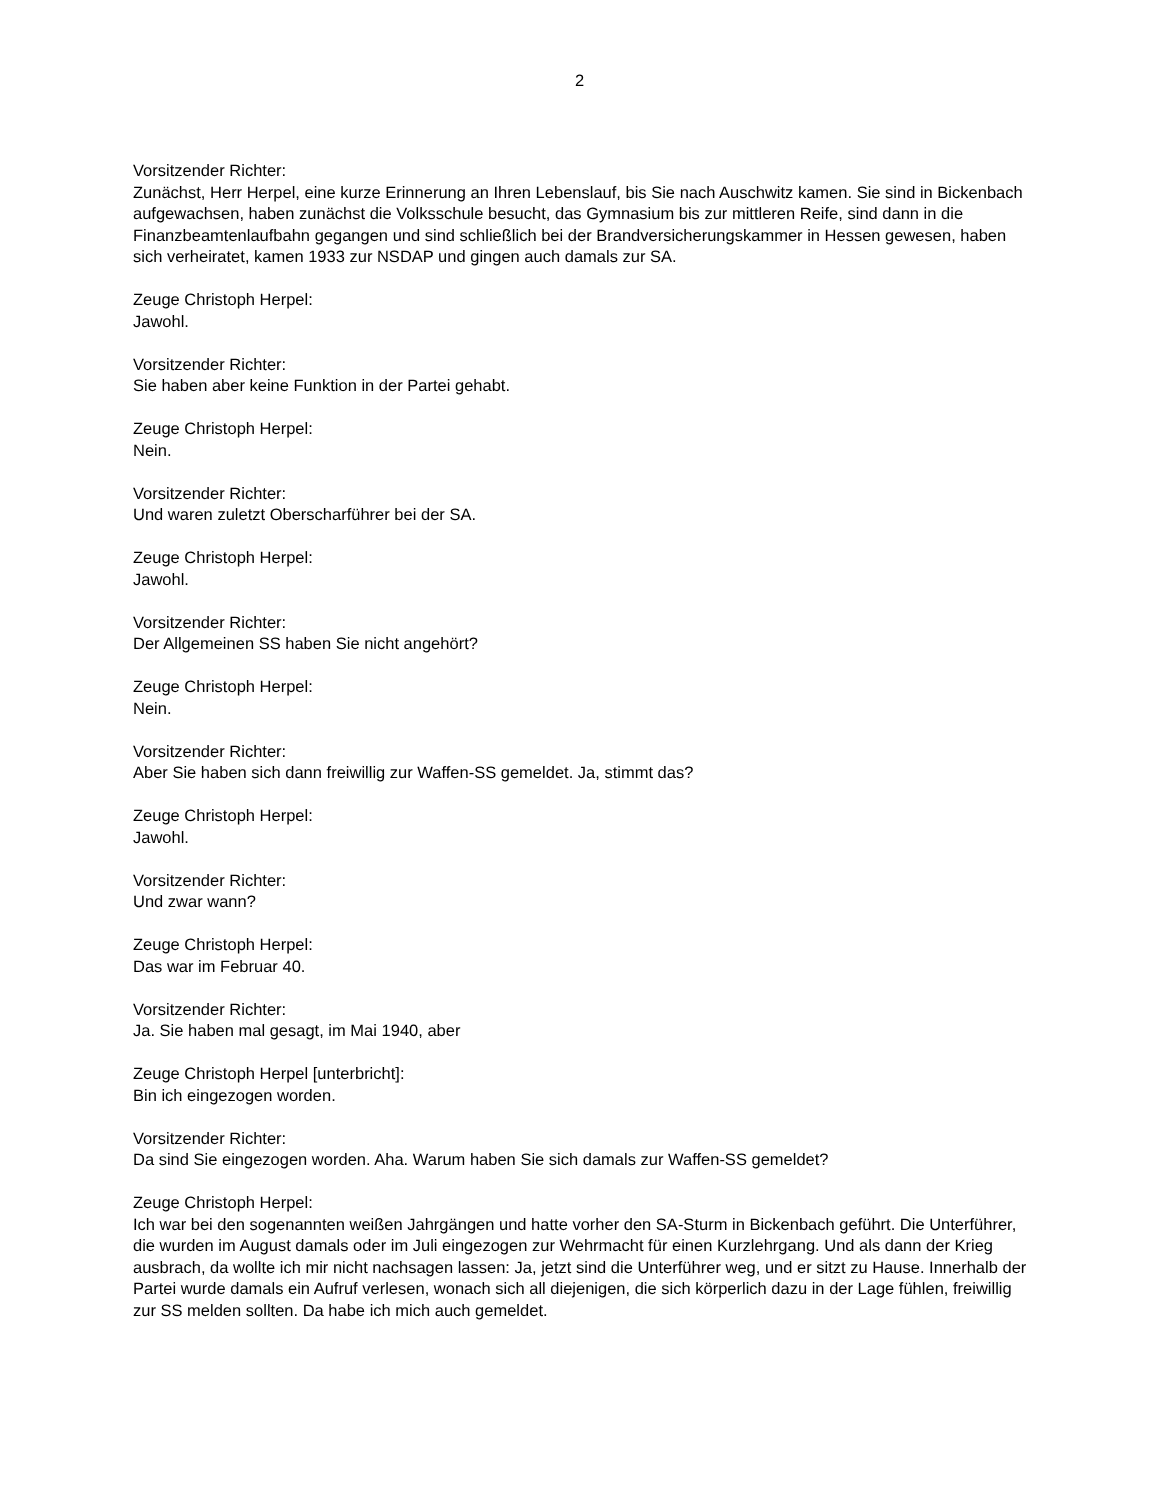2
Vorsitzender Richter:
Zunächst, Herr Herpel, eine kurze Erinnerung an Ihren Lebenslauf, bis Sie nach Auschwitz kamen. Sie sind in Bickenbach aufgewachsen, haben zunächst die Volksschule besucht, das Gymnasium bis zur mittleren Reife, sind dann in die Finanzbeamtenlaufbahn gegangen und sind schließlich bei der Brandversicherungskammer in Hessen gewesen, haben sich verheiratet, kamen 1933 zur NSDAP und gingen auch damals zur SA.
Zeuge Christoph Herpel:
Jawohl.
Vorsitzender Richter:
Sie haben aber keine Funktion in der Partei gehabt.
Zeuge Christoph Herpel:
Nein.
Vorsitzender Richter:
Und waren zuletzt Oberscharführer bei der SA.
Zeuge Christoph Herpel:
Jawohl.
Vorsitzender Richter:
Der Allgemeinen SS haben Sie nicht angehört?
Zeuge Christoph Herpel:
Nein.
Vorsitzender Richter:
Aber Sie haben sich dann freiwillig zur Waffen-SS gemeldet. Ja, stimmt das?
Zeuge Christoph Herpel:
Jawohl.
Vorsitzender Richter:
Und zwar wann?
Zeuge Christoph Herpel:
Das war im Februar 40.
Vorsitzender Richter:
Ja. Sie haben mal gesagt, im Mai 1940, aber
Zeuge Christoph Herpel [unterbricht]:
Bin ich eingezogen worden.
Vorsitzender Richter:
Da sind Sie eingezogen worden. Aha. Warum haben Sie sich damals zur Waffen-SS gemeldet?
Zeuge Christoph Herpel:
Ich war bei den sogenannten weißen Jahrgängen und hatte vorher den SA-Sturm in Bickenbach geführt. Die Unterführer, die wurden im August damals oder im Juli eingezogen zur Wehrmacht für einen Kurzlehrgang. Und als dann der Krieg ausbrach, da wollte ich mir nicht nachsagen lassen: Ja, jetzt sind die Unterführer weg, und er sitzt zu Hause. Innerhalb der Partei wurde damals ein Aufruf verlesen, wonach sich all diejenigen, die sich körperlich dazu in der Lage fühlen, freiwillig zur SS melden sollten. Da habe ich mich auch gemeldet.